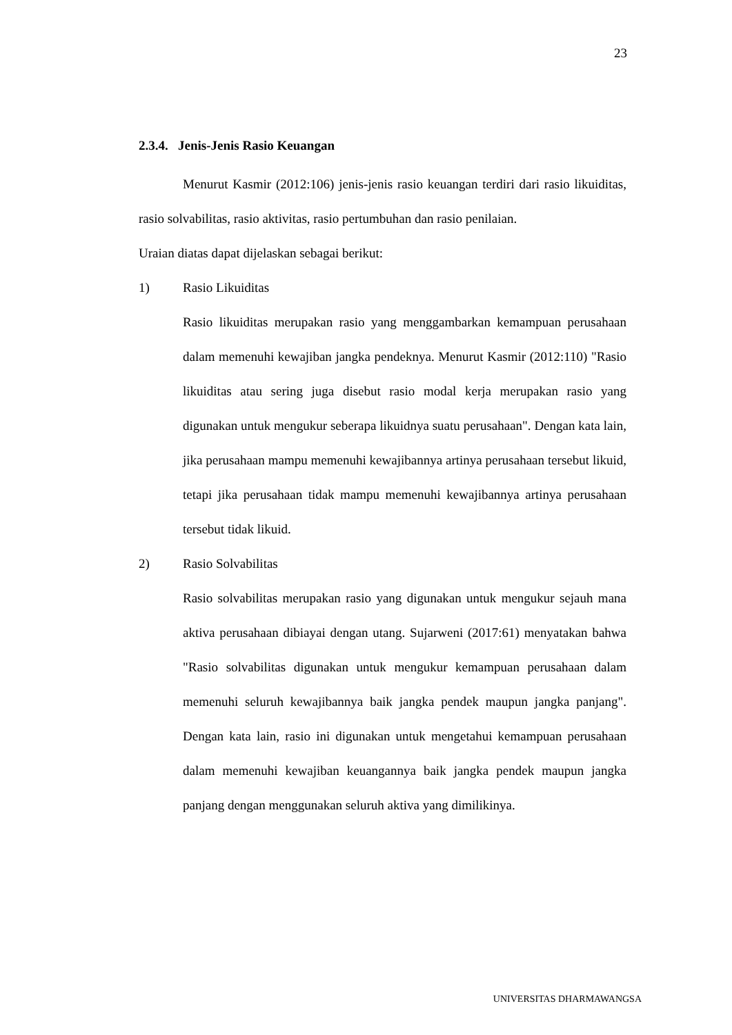23
2.3.4. Jenis-Jenis Rasio Keuangan
Menurut Kasmir (2012:106) jenis-jenis rasio keuangan terdiri dari rasio likuiditas, rasio solvabilitas, rasio aktivitas, rasio pertumbuhan dan rasio penilaian.
Uraian diatas dapat dijelaskan sebagai berikut:
1) Rasio Likuiditas
Rasio likuiditas merupakan rasio yang menggambarkan kemampuan perusahaan dalam memenuhi kewajiban jangka pendeknya. Menurut Kasmir (2012:110) "Rasio likuiditas atau sering juga disebut rasio modal kerja merupakan rasio yang digunakan untuk mengukur seberapa likuidnya suatu perusahaan". Dengan kata lain, jika perusahaan mampu memenuhi kewajibannya artinya perusahaan tersebut likuid, tetapi jika perusahaan tidak mampu memenuhi kewajibannya artinya perusahaan tersebut tidak likuid.
2) Rasio Solvabilitas
Rasio solvabilitas merupakan rasio yang digunakan untuk mengukur sejauh mana aktiva perusahaan dibiayai dengan utang. Sujarweni (2017:61) menyatakan bahwa "Rasio solvabilitas digunakan untuk mengukur kemampuan perusahaan dalam memenuhi seluruh kewajibannya baik jangka pendek maupun jangka panjang". Dengan kata lain, rasio ini digunakan untuk mengetahui kemampuan perusahaan dalam memenuhi kewajiban keuangannya baik jangka pendek maupun jangka panjang dengan menggunakan seluruh aktiva yang dimilikinya.
UNIVERSITAS DHARMAWANGSA